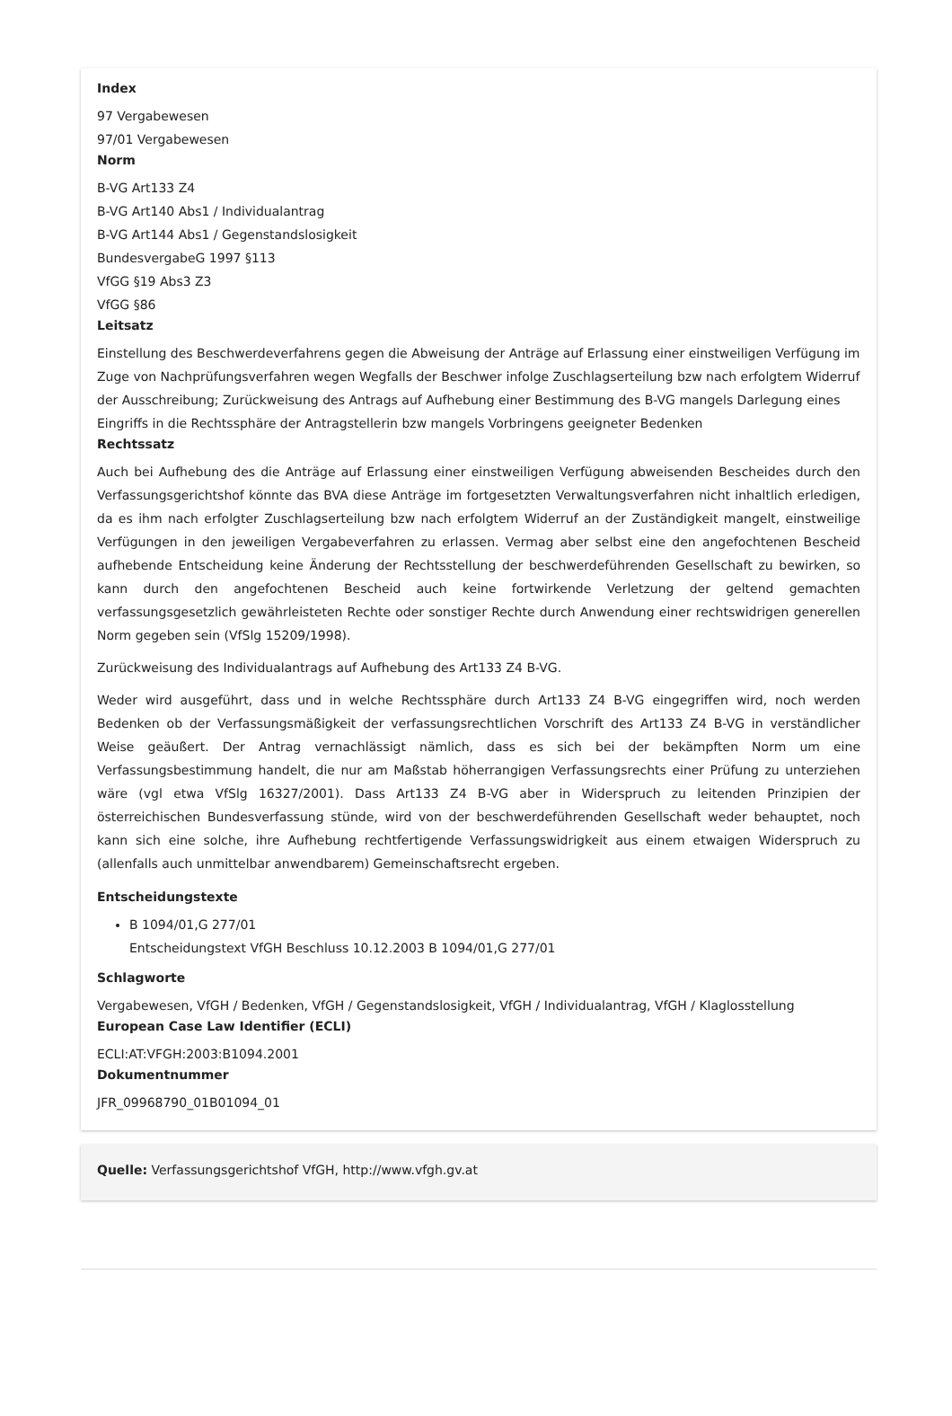Index
97 Vergabewesen
97/01 Vergabewesen
Norm
B-VG Art133 Z4
B-VG Art140 Abs1 / Individualantrag
B-VG Art144 Abs1 / Gegenstandslosigkeit
BundesvergabeG 1997 §113
VfGG §19 Abs3 Z3
VfGG §86
Leitsatz
Einstellung des Beschwerdeverfahrens gegen die Abweisung der Anträge auf Erlassung einer einstweiligen Verfügung im Zuge von Nachprüfungsverfahren wegen Wegfalls der Beschwer infolge Zuschlagserteilung bzw nach erfolgtem Widerruf der Ausschreibung; Zurückweisung des Antrags auf Aufhebung einer Bestimmung des B-VG mangels Darlegung eines Eingriffs in die Rechtssphäre der Antragstellerin bzw mangels Vorbringens geeigneter Bedenken
Rechtssatz
Auch bei Aufhebung des die Anträge auf Erlassung einer einstweiligen Verfügung abweisenden Bescheides durch den Verfassungsgerichtshof könnte das BVA diese Anträge im fortgesetzten Verwaltungsverfahren nicht inhaltlich erledigen, da es ihm nach erfolgter Zuschlagserteilung bzw nach erfolgtem Widerruf an der Zuständigkeit mangelt, einstweilige Verfügungen in den jeweiligen Vergabeverfahren zu erlassen. Vermag aber selbst eine den angefochtenen Bescheid aufhebende Entscheidung keine Änderung der Rechtsstellung der beschwerdeführenden Gesellschaft zu bewirken, so kann durch den angefochtenen Bescheid auch keine fortwirkende Verletzung der geltend gemachten verfassungsgesetzlich gewährleisteten Rechte oder sonstiger Rechte durch Anwendung einer rechtswidrigen generellen Norm gegeben sein (VfSlg 15209/1998).
Zurückweisung des Individualantrags auf Aufhebung des Art133 Z4 B-VG.
Weder wird ausgeführt, dass und in welche Rechtssphäre durch Art133 Z4 B-VG eingegriffen wird, noch werden Bedenken ob der Verfassungsmäßigkeit der verfassungsrechtlichen Vorschrift des Art133 Z4 B-VG in verständlicher Weise geäußert. Der Antrag vernachlässigt nämlich, dass es sich bei der bekämpften Norm um eine Verfassungsbestimmung handelt, die nur am Maßstab höherrangigen Verfassungsrechts einer Prüfung zu unterziehen wäre (vgl etwa VfSlg 16327/2001). Dass Art133 Z4 B-VG aber in Widerspruch zu leitenden Prinzipien der österreichischen Bundesverfassung stünde, wird von der beschwerdeführenden Gesellschaft weder behauptet, noch kann sich eine solche, ihre Aufhebung rechtfertigende Verfassungswidrigkeit aus einem etwaigen Widerspruch zu (allenfalls auch unmittelbar anwendbarem) Gemeinschaftsrecht ergeben.
Entscheidungstexte
B 1094/01,G 277/01
Entscheidungstext VfGH Beschluss 10.12.2003 B 1094/01,G 277/01
Schlagworte
Vergabewesen, VfGH / Bedenken, VfGH / Gegenstandslosigkeit, VfGH / Individualantrag, VfGH / Klaglosstellung
European Case Law Identifier (ECLI)
ECLI:AT:VFGH:2003:B1094.2001
Dokumentnummer
JFR_09968790_01B01094_01
Quelle: Verfassungsgerichtshof VfGH, http://www.vfgh.gv.at